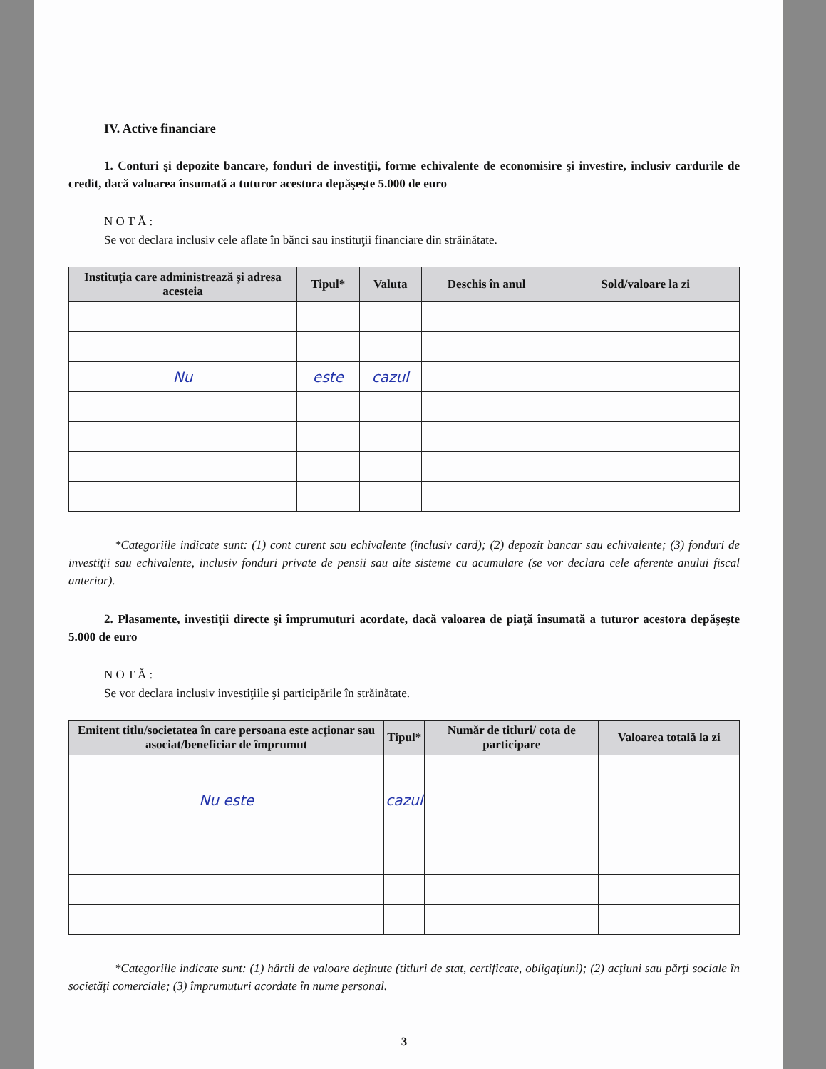IV. Active financiare
1. Conturi şi depozite bancare, fonduri de investiţii, forme echivalente de economisire şi investire, inclusiv cardurile de credit, dacă valoarea însumată a tuturor acestora depăşeşte 5.000 de euro
N O T Ă :
Se vor declara inclusiv cele aflate în bănci sau instituţii financiare din străinătate.
| Instituţia care administrează şi adresa acesteia | Tipul* | Valuta | Deschis în anul | Sold/valoare la zi |
| --- | --- | --- | --- | --- |
| Nu | este | cazul | | |
*Categoriile indicate sunt: (1) cont curent sau echivalente (inclusiv card); (2) depozit bancar sau echivalente; (3) fonduri de investiţii sau echivalente, inclusiv fonduri private de pensii sau alte sisteme cu acumulare (se vor declara cele aferente anului fiscal anterior).
2. Plasamente, investiţii directe şi împrumuturi acordate, dacă valoarea de piaţă însumată a tuturor acestora depăşeşte 5.000 de euro
N O T Ă :
Se vor declara inclusiv investiţiile şi participările în străinătate.
| Emitent titlu/societatea în care persoana este acţionar sau asociat/beneficiar de împrumut | Tipul* | Număr de titluri/ cota de participare | Valoarea totală la zi |
| --- | --- | --- | --- |
| Nu este | cazul | | |
*Categoriile indicate sunt: (1) hârtii de valoare deţinute (titluri de stat, certificate, obligaţiuni); (2) acţiuni sau părţi sociale în societăţi comerciale; (3) împrumuturi acordate în nume personal.
3